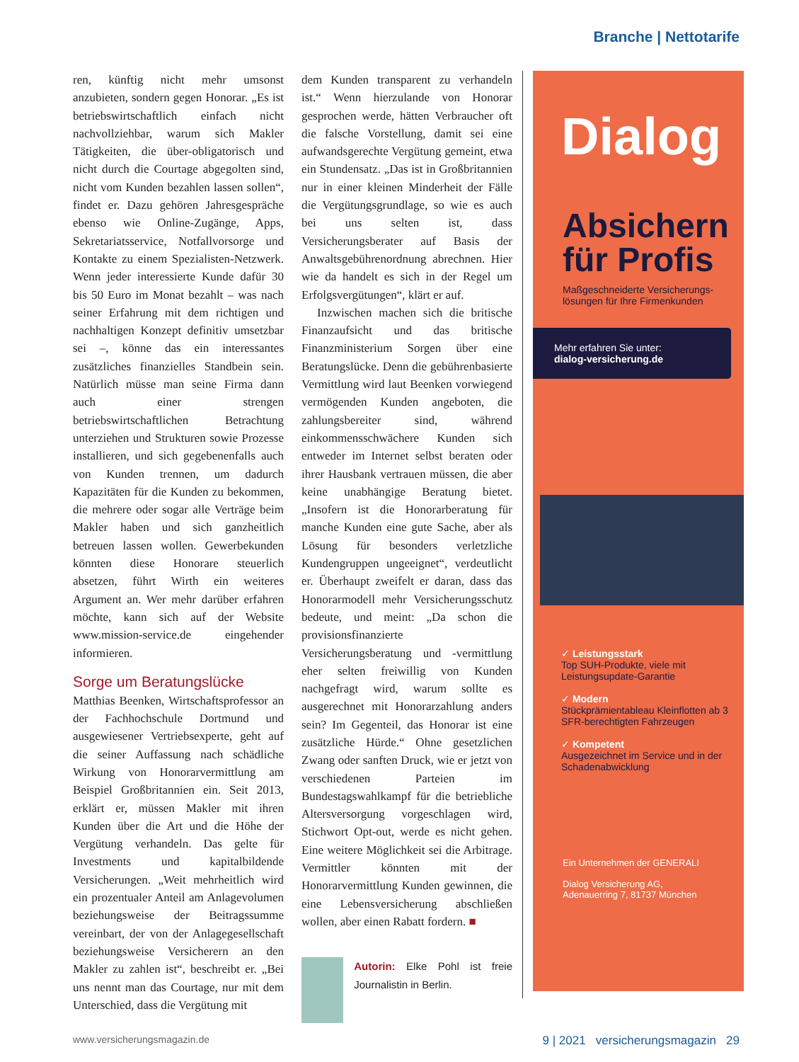Branche | Nettotarife
ren, künftig nicht mehr umsonst anzubieten, sondern gegen Honorar. „Es ist betriebswirtschaftlich einfach nicht nachvollziehbar, warum sich Makler Tätigkeiten, die über-obligatorisch und nicht durch die Courtage abgegolten sind, nicht vom Kunden bezahlen lassen sollen“, findet er. Dazu gehören Jahresgespräche ebenso wie Online-Zugänge, Apps, Sekretariatsservice, Notfallvorsorge und Kontakte zu einem Spezialisten-Netzwerk. Wenn jeder interessierte Kunde dafür 30 bis 50 Euro im Monat bezahlt – was nach seiner Erfahrung mit dem richtigen und nachhaltigen Konzept definitiv umsetzbar sei –, könne das ein interessantes zusätzliches finanzielles Standbein sein. Natürlich müsse man seine Firma dann auch einer strengen betriebswirtschaftlichen Betrachtung unterziehen und Strukturen sowie Prozesse installieren, und sich gegebenenfalls auch von Kunden trennen, um dadurch Kapazitäten für die Kunden zu bekommen, die mehrere oder sogar alle Verträge beim Makler haben und sich ganzheitlich betreuen lassen wollen. Gewerbekunden könnten diese Honorare steuerlich absetzen, führt Wirth ein weiteres Argument an. Wer mehr darüber erfahren möchte, kann sich auf der Website www.mission-service.de eingehender informieren.
Sorge um Beratungslücke
Matthias Beenken, Wirtschaftsprofessor an der Fachhochschule Dortmund und ausgewiesener Vertriebsexperte, geht auf die seiner Auffassung nach schädliche Wirkung von Honorarvermittlung am Beispiel Großbritannien ein. Seit 2013, erklärt er, müssen Makler mit ihren Kunden über die Art und die Höhe der Vergütung verhandeln. Das gelte für Investments und kapitalbildende Versicherungen. „Weit mehrheitlich wird ein prozentualer Anteil am Anlagevolumen beziehungsweise der Beitragssumme vereinbart, der von der Anlagegesellschaft beziehungsweise Versicherern an den Makler zu zahlen ist“, beschreibt er. „Bei uns nennt man das Courtage, nur mit dem Unterschied, dass die Vergütung mit
dem Kunden transparent zu verhandeln ist.“ Wenn hierzulande von Honorar gesprochen werde, hätten Verbraucher oft die falsche Vorstellung, damit sei eine aufwandsgerechte Vergütung gemeint, etwa ein Stundensatz. „Das ist in Großbritannien nur in einer kleinen Minderheit der Fälle die Vergütungsgrundlage, so wie es auch bei uns selten ist, dass Versicherungsberater auf Basis der Anwaltsgebührenordnung abrechnen. Hier wie da handelt es sich in der Regel um Erfolgsvergütungen“, klärt er auf.
Inzwischen machen sich die britische Finanzaufsicht und das britische Finanzministerium Sorgen über eine Beratungslücke. Denn die gebührenbasierte Vermittlung wird laut Beenken vorwiegend vermögenden Kunden angeboten, die zahlungsbereiter sind, während einkommensschwächere Kunden sich entweder im Internet selbst beraten oder ihrer Hausbank vertrauen müssen, die aber keine unabhängige Beratung bietet. „Insofern ist die Honorarberatung für manche Kunden eine gute Sache, aber als Lösung für besonders verletzliche Kundengruppen ungeeignet“, verdeutlicht er. Überhaupt zweifelt er daran, dass das Honorarmodell mehr Versicherungsschutz bedeute, und meint: „Da schon die provisionsfinanzierte Versicherungsberatung und -vermittlung eher selten freiwillig von Kunden nachgefragt wird, warum sollte es ausgerechnet mit Honorarzahlung anders sein? Im Gegenteil, das Honorar ist eine zusätzliche Hürde.“ Ohne gesetzlichen Zwang oder sanften Druck, wie er jetzt von verschiedenen Parteien im Bundestagswahlkampf für die betriebliche Altersversorgung vorgeschlagen wird, Stichwort Opt-out, werde es nicht gehen. Eine weitere Möglichkeit sei die Arbitrage. Vermittler könnten mit der Honorarvermittlung Kunden gewinnen, die eine Lebensversicherung abschließen wollen, aber einen Rabatt fordern. ■
Autorin: Elke Pohl ist freie Journalistin in Berlin.
Dialog
Absichern für Profis
Maßgeschneiderte Versicherungs-lösungen für Ihre Firmenkunden
Mehr erfahren Sie unter:
dialog-versicherung.de
✓ Leistungsstark
Top SUH-Produkte, viele mit Leistungsupdate-Garantie
✓ Modern
Stückprämientableau Kleinflotten ab 3 SFR-berechtigten Fahrzeugen
✓ Kompetent
Ausgezeichnet im Service und in der Schadenabwicklung
Ein Unternehmen der GENERALI
Dialog Versicherung AG,
Adenauerring 7, 81737 München
www.versicherungsmagazin.de 9 | 2021 versicherungsmagazin 29